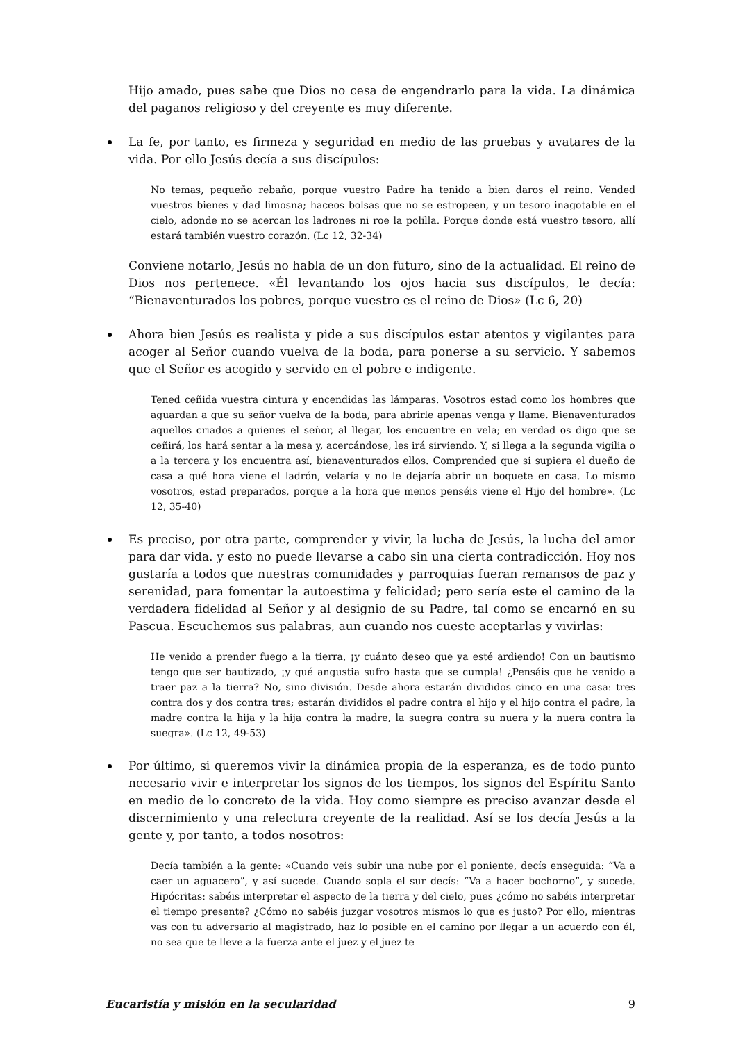Hijo amado, pues sabe que Dios no cesa de engendrarlo para la vida. La dinámica del paganos religioso y del creyente es muy diferente.
La fe, por tanto, es firmeza y seguridad en medio de las pruebas y avatares de la vida. Por ello Jesús decía a sus discípulos:
No temas, pequeño rebaño, porque vuestro Padre ha tenido a bien daros el reino. Vended vuestros bienes y dad limosna; haceos bolsas que no se estropeen, y un tesoro inagotable en el cielo, adonde no se acercan los ladrones ni roe la polilla. Porque donde está vuestro tesoro, allí estará también vuestro corazón. (Lc 12, 32-34)
Conviene notarlo, Jesús no habla de un don futuro, sino de la actualidad. El reino de Dios nos pertenece. «Él levantando los ojos hacia sus discípulos, le decía: “Bienaventurados los pobres, porque vuestro es el reino de Dios» (Lc 6, 20)
Ahora bien Jesús es realista y pide a sus discípulos estar atentos y vigilantes para acoger al Señor cuando vuelva de la boda, para ponerse a su servicio. Y sabemos que el Señor es acogido y servido en el pobre e indigente.
Tened ceñida vuestra cintura y encendidas las lámparas. Vosotros estad como los hombres que aguardan a que su señor vuelva de la boda, para abrirle apenas venga y llame. Bienaventurados aquellos criados a quienes el señor, al llegar, los encuentre en vela; en verdad os digo que se ceñirá, los hará sentar a la mesa y, acercándose, les irá sirviendo. Y, si llega a la segunda vigilia o a la tercera y los encuentra así, bienaventurados ellos. Comprended que si supiera el dueño de casa a qué hora viene el ladrón, velaría y no le dejaría abrir un boquete en casa. Lo mismo vosotros, estad preparados, porque a la hora que menos penséis viene el Hijo del hombre». (Lc 12, 35-40)
Es preciso, por otra parte, comprender y vivir, la lucha de Jesús, la lucha del amor para dar vida. y esto no puede llevarse a cabo sin una cierta contradicción. Hoy nos gustaría a todos que nuestras comunidades y parroquias fueran remansos de paz y serenidad, para fomentar la autoestima y felicidad; pero sería este el camino de la verdadera fidelidad al Señor y al designio de su Padre, tal como se encarnó en su Pascua. Escuchemos sus palabras, aun cuando nos cueste aceptarlas y vivirlas:
He venido a prender fuego a la tierra, ¡y cuánto deseo que ya esté ardiendo! Con un bautismo tengo que ser bautizado, ¡y qué angustia sufro hasta que se cumpla! ¿Pensáis que he venido a traer paz a la tierra? No, sino división. Desde ahora estarán divididos cinco en una casa: tres contra dos y dos contra tres; estarán divididos el padre contra el hijo y el hijo contra el padre, la madre contra la hija y la hija contra la madre, la suegra contra su nuera y la nuera contra la suegra». (Lc 12, 49-53)
Por último, si queremos vivir la dinámica propia de la esperanza, es de todo punto necesario vivir e interpretar los signos de los tiempos, los signos del Espíritu Santo en medio de lo concreto de la vida. Hoy como siempre es preciso avanzar desde el discernimiento y una relectura creyente de la realidad. Así se los decía Jesús a la gente y, por tanto, a todos nosotros:
Decía también a la gente: «Cuando veis subir una nube por el poniente, decís enseguida: “Va a caer un aguacero”, y así sucede. Cuando sopla el sur decís: “Va a hacer bochorno”, y sucede. Hipócritas: sabéis interpretar el aspecto de la tierra y del cielo, pues ¿cómo no sabéis interpretar el tiempo presente? ¿Cómo no sabéis juzgar vosotros mismos lo que es justo? Por ello, mientras vas con tu adversario al magistrado, haz lo posible en el camino por llegar a un acuerdo con él, no sea que te lleve a la fuerza ante el juez y el juez te
Eucaristía y misión en la secularidad 9